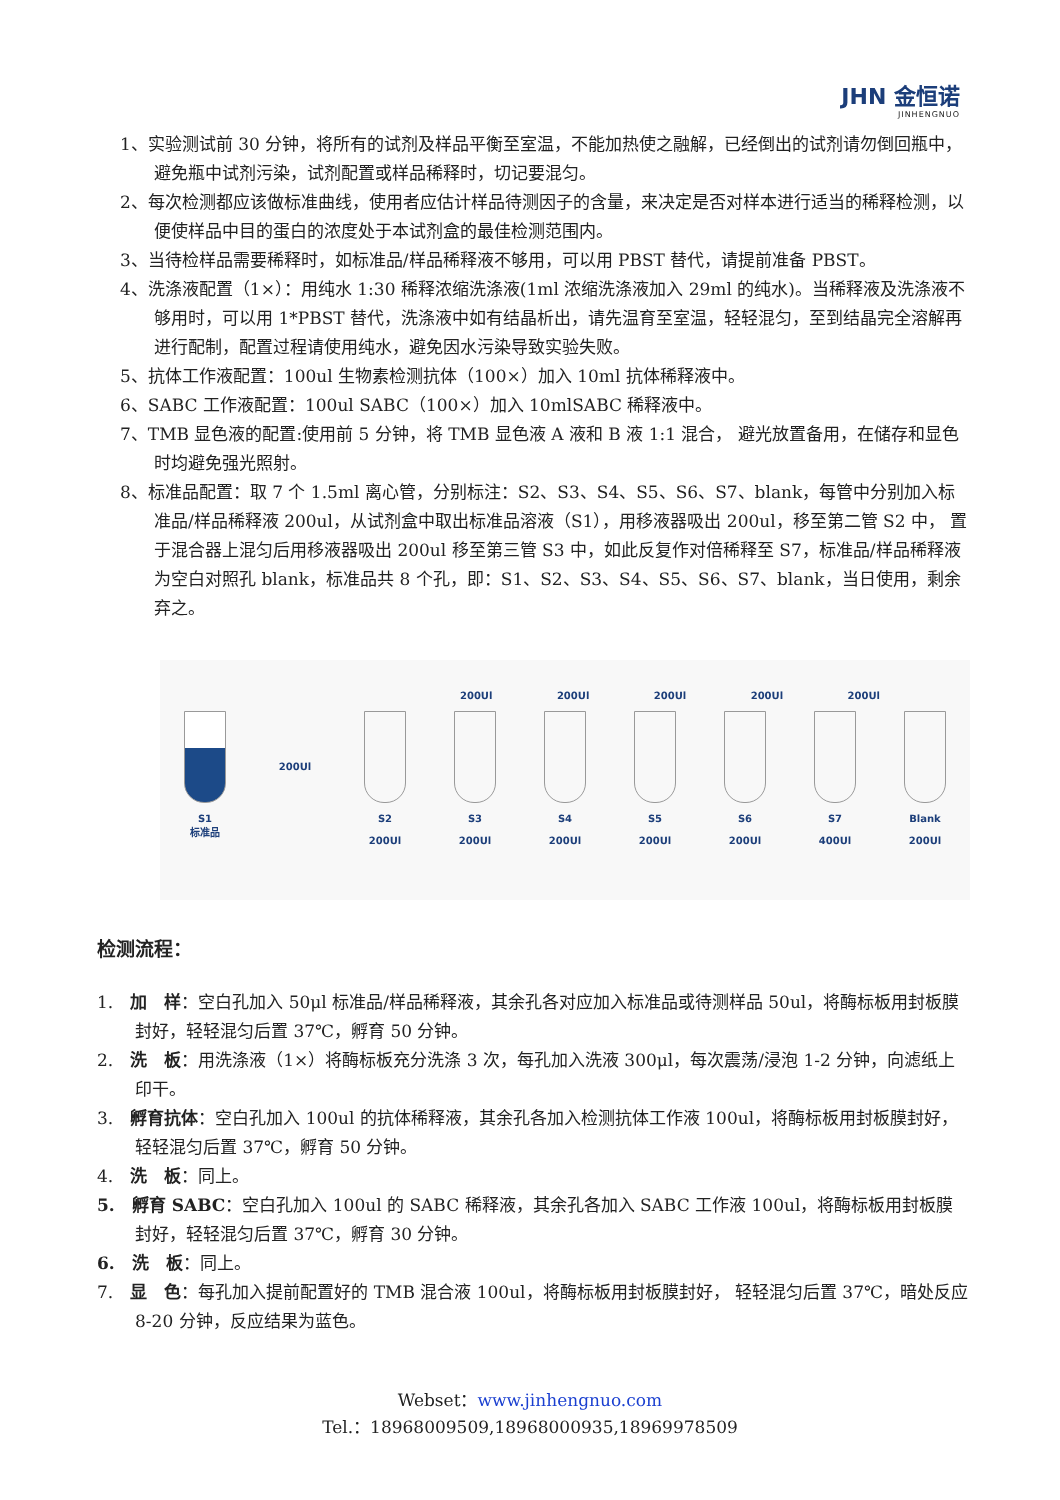JHN 金恒诺
JINHENGNUO
1、实验测试前 30 分钟，将所有的试剂及样品平衡至室温，不能加热使之融解，已经倒出的试剂请勿倒回瓶中，避免瓶中试剂污染，试剂配置或样品稀释时，切记要混匀。
2、每次检测都应该做标准曲线，使用者应估计样品待测因子的含量，来决定是否对样本进行适当的稀释检测，以便使样品中目的蛋白的浓度处于本试剂盒的最佳检测范围内。
3、当待检样品需要稀释时，如标准品/样品稀释液不够用，可以用 PBST 替代，请提前准备 PBST。
4、洗涤液配置（1×）：用纯水 1:30 稀释浓缩洗涤液(1ml 浓缩洗涤液加入 29ml 的纯水)。当稀释液及洗涤液不够用时，可以用 1*PBST 替代，洗涤液中如有结晶析出，请先温育至室温，轻轻混匀，至到结晶完全溶解再进行配制，配置过程请使用纯水，避免因水污染导致实验失败。
5、抗体工作液配置：100ul 生物素检测抗体（100×）加入 10ml 抗体稀释液中。
6、SABC 工作液配置：100ul SABC（100×）加入 10mlSABC 稀释液中。
7、TMB 显色液的配置:使用前 5 分钟，将 TMB 显色液 A 液和 B 液 1:1 混合， 避光放置备用，在储存和显色时均避免强光照射。
8、标准品配置：取 7 个 1.5ml 离心管，分别标注：S2、S3、S4、S5、S6、S7、blank，每管中分别加入标准品/样品稀释液 200ul，从试剂盒中取出标准品溶液（S1），用移液器吸出 200ul，移至第二管 S2 中， 置于混合器上混匀后用移液器吸出 200ul 移至第三管 S3 中，如此反复作对倍稀释至 S7，标准品/样品稀释液为空白对照孔 blank，标准品共 8 个孔，即：S1、S2、S3、S4、S5、S6、S7、blank，当日使用，剩余弃之。
200Ul 200Ul 200Ul 200Ul 200Ul
S1
标准品
200Ul
S2
200Ul
S3
200Ul
S4
200Ul
S5
200Ul
S6
200Ul
S7
400Ul
Blank
200Ul
检测流程：
1.　加　样：空白孔加入 50μl 标准品/样品稀释液，其余孔各对应加入标准品或待测样品 50ul，将酶标板用封板膜封好，轻轻混匀后置 37℃，孵育 50 分钟。
2.　洗　板：用洗涤液（1×）将酶标板充分洗涤 3 次，每孔加入洗液 300μl，每次震荡/浸泡 1-2 分钟，向滤纸上印干。
3.　孵育抗体：空白孔加入 100ul 的抗体稀释液，其余孔各加入检测抗体工作液 100ul，将酶标板用封板膜封好，轻轻混匀后置 37℃，孵育 50 分钟。
4.　洗　板：同上。
5.　孵育 SABC：空白孔加入 100ul 的 SABC 稀释液，其余孔各加入 SABC 工作液 100ul，将酶标板用封板膜封好，轻轻混匀后置 37℃，孵育 30 分钟。
6.　洗　板：同上。
7.　显　色：每孔加入提前配置好的 TMB 混合液 100ul，将酶标板用封板膜封好， 轻轻混匀后置 37℃，暗处反应 8-20 分钟，反应结果为蓝色。
Webset：www.jinhengnuo.com
Tel.：18968009509,18968000935,18969978509